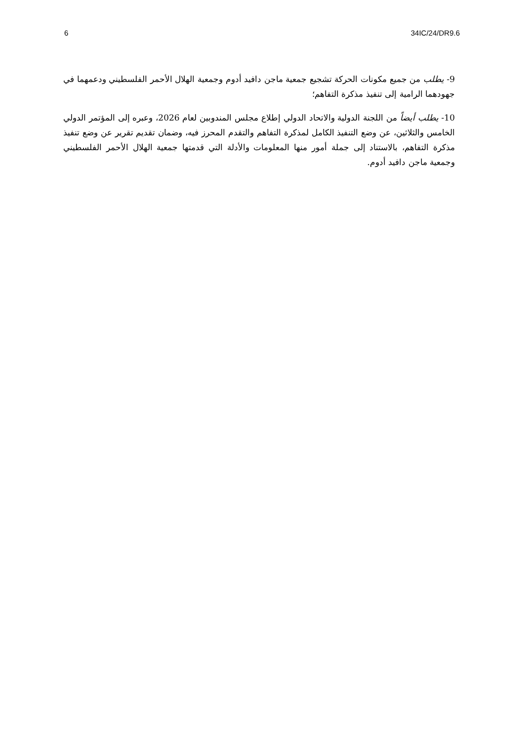6 34IC/24/DR9.6
9- يطلب من جميع مكونات الحركة تشجيع جمعية ماجن دافيد أدوم وجمعية الهلال الأحمر الفلسطيني ودعمهما في جهودهما الرامية إلى تنفيذ مذكرة التفاهم؛
10- يطلب أيضاً من اللجنة الدولية والاتحاد الدولي إطلاع مجلس المندوبين لعام 2026، وعبره إلى المؤتمر الدولي الخامس والثلاثين، عن وضع التنفيذ الكامل لمذكرة التفاهم والتقدم المحرز فيه، وضمان تقديم تقرير عن وضع تنفيذ مذكرة التفاهم، بالاستناد إلى جملة أمور منها المعلومات والأدلة التي قدمتها جمعية الهلال الأحمر الفلسطيني وجمعية ماجن دافيد أدوم.